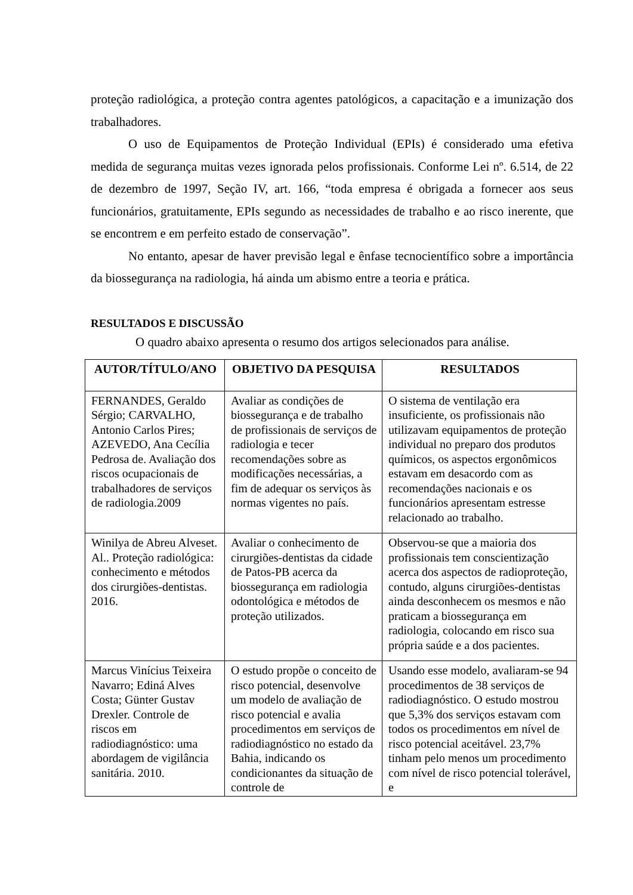proteção radiológica, a proteção contra agentes patológicos, a capacitação e a imunização dos trabalhadores.
O uso de Equipamentos de Proteção Individual (EPIs) é considerado uma efetiva medida de segurança muitas vezes ignorada pelos profissionais. Conforme Lei nº. 6.514, de 22 de dezembro de 1997, Seção IV, art. 166, “toda empresa é obrigada a fornecer aos seus funcionários, gratuitamente, EPIs segundo as necessidades de trabalho e ao risco inerente, que se encontrem e em perfeito estado de conservação”.
No entanto, apesar de haver previsão legal e ênfase tecnocientífico sobre a importância da biossegurança na radiologia, há ainda um abismo entre a teoria e prática.
RESULTADOS E DISCUSSÃO
O quadro abaixo apresenta o resumo dos artigos selecionados para análise.
| AUTOR/TÍTULO/ANO | OBJETIVO DA PESQUISA | RESULTADOS |
| --- | --- | --- |
| FERNANDES, Geraldo Sérgio; CARVALHO, Antonio Carlos Pires; AZEVEDO, Ana Cecília Pedrosa de. Avaliação dos riscos ocupacionais de trabalhadores de serviços de radiologia.2009 | Avaliar as condições de biossegurança e de trabalho de profissionais de serviços de radiologia e tecer recomendações sobre as modificações necessárias, a fim de adequar os serviços às normas vigentes no país. | O sistema de ventilação era insuficiente, os profissionais não utilizavam equipamentos de proteção individual no preparo dos produtos químicos, os aspectos ergonômicos estavam em desacordo com as recomendações nacionais e os funcionários apresentam estresse relacionado ao trabalho. |
| Winilya de Abreu Alveset. Al.. Proteção radiológica: conhecimento e métodos dos cirurgiões-dentistas. 2016. | Avaliar o conhecimento de cirurgiões-dentistas da cidade de Patos-PB acerca da biossegurança em radiologia odontológica e métodos de proteção utilizados. | Observou-se que a maioria dos profissionais tem conscientização acerca dos aspectos de radioproteção, contudo, alguns cirurgiões-dentistas ainda desconhecem os mesmos e não praticam a biossegurança em radiologia, colocando em risco sua própria saúde e a dos pacientes. |
| Marcus Vinícius Teixeira Navarro; Ediná Alves Costa; Günter Gustav Drexler. Controle de riscos em radiodiagnóstico: uma abordagem de vigilância sanitária. 2010. | O estudo propõe o conceito de risco potencial, desenvolve um modelo de avaliação de risco potencial e avalia procedimentos em serviços de radiodiagnóstico no estado da Bahia, indicando os condicionantes da situação de controle de | Usando esse modelo, avaliaram-se 94 procedimentos de 38 serviços de radiodiagnóstico. O estudo mostrou que 5,3% dos serviços estavam com todos os procedimentos em nível de risco potencial aceitável. 23,7% tinham pelo menos um procedimento com nível de risco potencial tolerável, e |